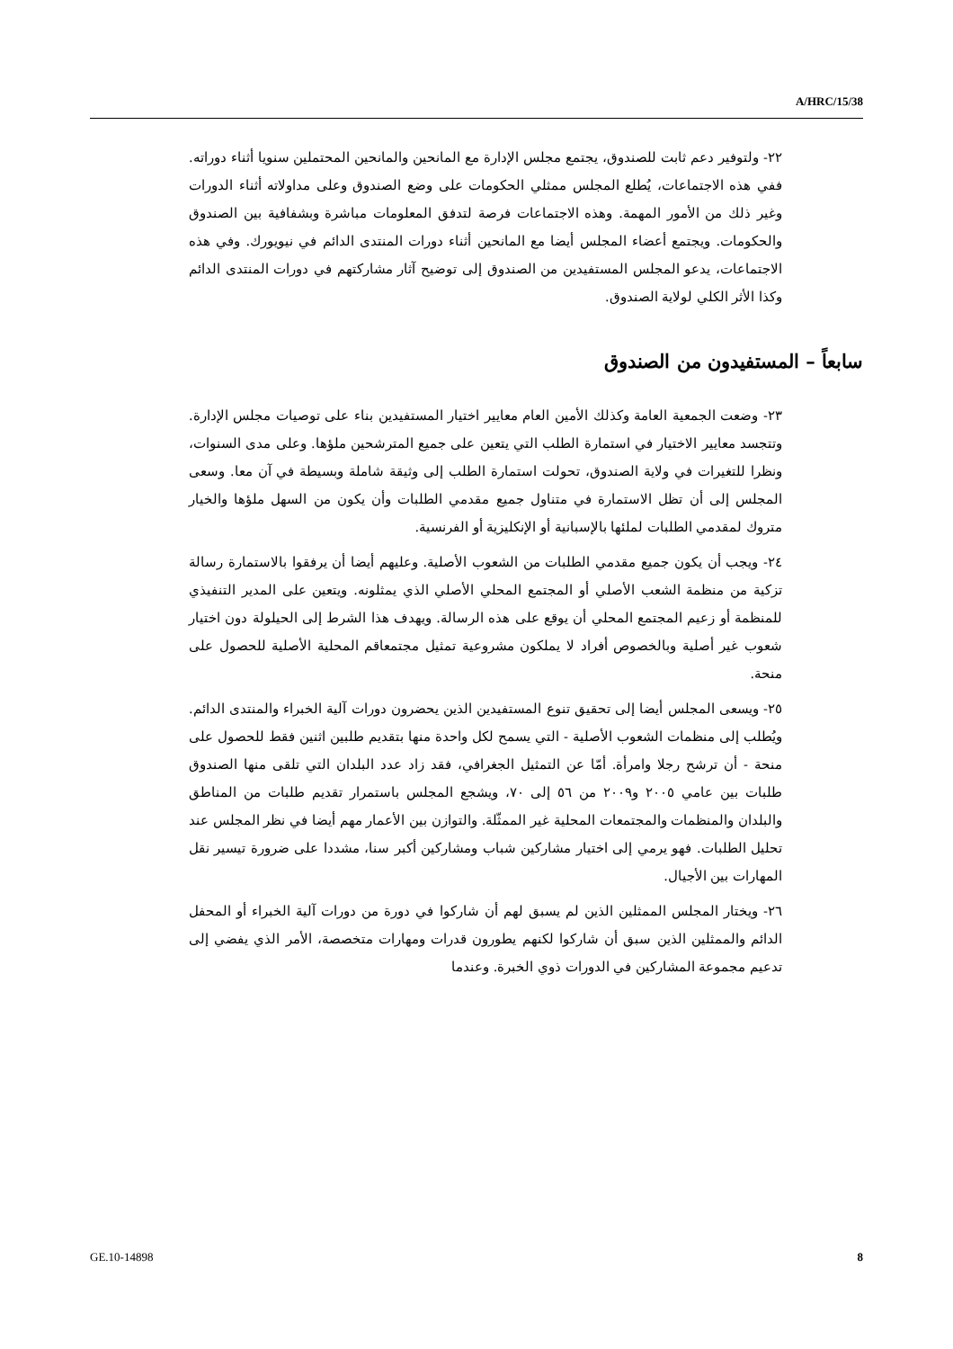A/HRC/15/38
٢٢- ولتوفير دعم ثابت للصندوق، يجتمع مجلس الإدارة مع المانحين والمانحين المحتملين سنويا أثناء دوراته. ففي هذه الاجتماعات، يُطلع المجلس ممثلي الحكومات على وضع الصندوق وعلى مداولاته أثناء الدورات وغير ذلك من الأمور المهمة. وهذه الاجتماعات فرصة لتدفق المعلومات مباشرة وبشفافية بين الصندوق والحكومات. ويجتمع أعضاء المجلس أيضا مع المانحين أثناء دورات المنتدى الدائم في نيويورك. وفي هذه الاجتماعات، يدعو المجلس المستفيدين من الصندوق إلى توضيح آثار مشاركتهم في دورات المنتدى الدائم وكذا الأثر الكلي لولاية الصندوق.
سابعاً – المستفيدون من الصندوق
٢٣- وضعت الجمعية العامة وكذلك الأمين العام معايير اختيار المستفيدين بناء على توصيات مجلس الإدارة. وتتجسد معايير الاختيار في استمارة الطلب التي يتعين على جميع المترشحين ملؤها. وعلى مدى السنوات، ونظرا للتغيرات في ولاية الصندوق، تحولت استمارة الطلب إلى وثيقة شاملة وبسيطة في آن معا. وسعى المجلس إلى أن تظل الاستمارة في متناول جميع مقدمي الطلبات وأن يكون من السهل ملؤها والخيار متروك لمقدمي الطلبات لملئها بالإسبانية أو الإنكليزية أو الفرنسية.
٢٤- ويجب أن يكون جميع مقدمي الطلبات من الشعوب الأصلية. وعليهم أيضا أن يرفقوا بالاستمارة رسالة تزكية من منظمة الشعب الأصلي أو المجتمع المحلي الأصلي الذي يمثلونه. ويتعين على المدير التنفيذي للمنظمة أو زعيم المجتمع المحلي أن يوقع على هذه الرسالة. ويهدف هذا الشرط إلى الحيلولة دون اختيار شعوب غير أصلية وبالخصوص أفراد لا يملكون مشروعية تمثيل مجتمعاقم المحلية الأصلية للحصول على منحة.
٢٥- ويسعى المجلس أيضا إلى تحقيق تنوع المستفيدين الذين يحضرون دورات آلية الخبراء والمنتدى الدائم. ويُطلب إلى منظمات الشعوب الأصلية - التي يسمح لكل واحدة منها بتقديم طلبين اثنين فقط للحصول على منحة - أن ترشح رجلا وامرأة. أمّا عن التمثيل الجغرافي، فقد زاد عدد البلدان التي تلقى منها الصندوق طلبات بين عامي ٢٠٠٥ و٢٠٠٩ من ٥٦ إلى ٧٠، ويشجع المجلس باستمرار تقديم طلبات من المناطق والبلدان والمنظمات والمجتمعات المحلية غير الممثّلة. والتوازن بين الأعمار مهم أيضا في نظر المجلس عند تحليل الطلبات. فهو يرمي إلى اختيار مشاركين شباب ومشاركين أكبر سنا، مشددا على ضرورة تيسير نقل المهارات بين الأجيال.
٢٦- ويختار المجلس الممثلين الذين لم يسبق لهم أن شاركوا في دورة من دورات آلية الخبراء أو المحفل الدائم والممثلين الذين سبق أن شاركوا لكنهم يطورون قدرات ومهارات متخصصة، الأمر الذي يفضي إلى تدعيم مجموعة المشاركين في الدورات ذوي الخبرة. وعندما
GE.10-14898 8